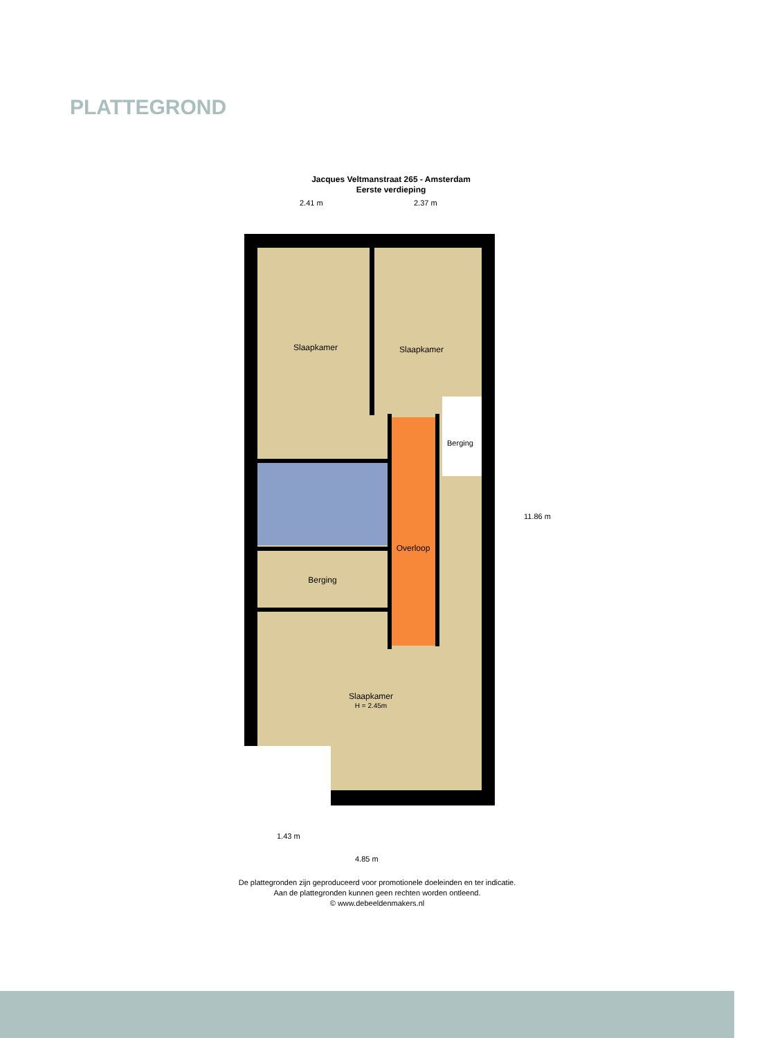PLATTEGROND
Jacques Veltmanstraat 265 - Amsterdam
Eerste verdieping
2.41 m 2.37 m
Slaapkamer
Slaapkamer
Berging
Overloop
Berging
Slaapkamer
H = 2.45m
11.86 m
1.43 m
4.85 m
De plattegronden zijn geproduceerd voor promotionele doeleinden en ter indicatie.
Aan de plattegronden kunnen geen rechten worden ontleend.
© www.debeeldenmakers.nl